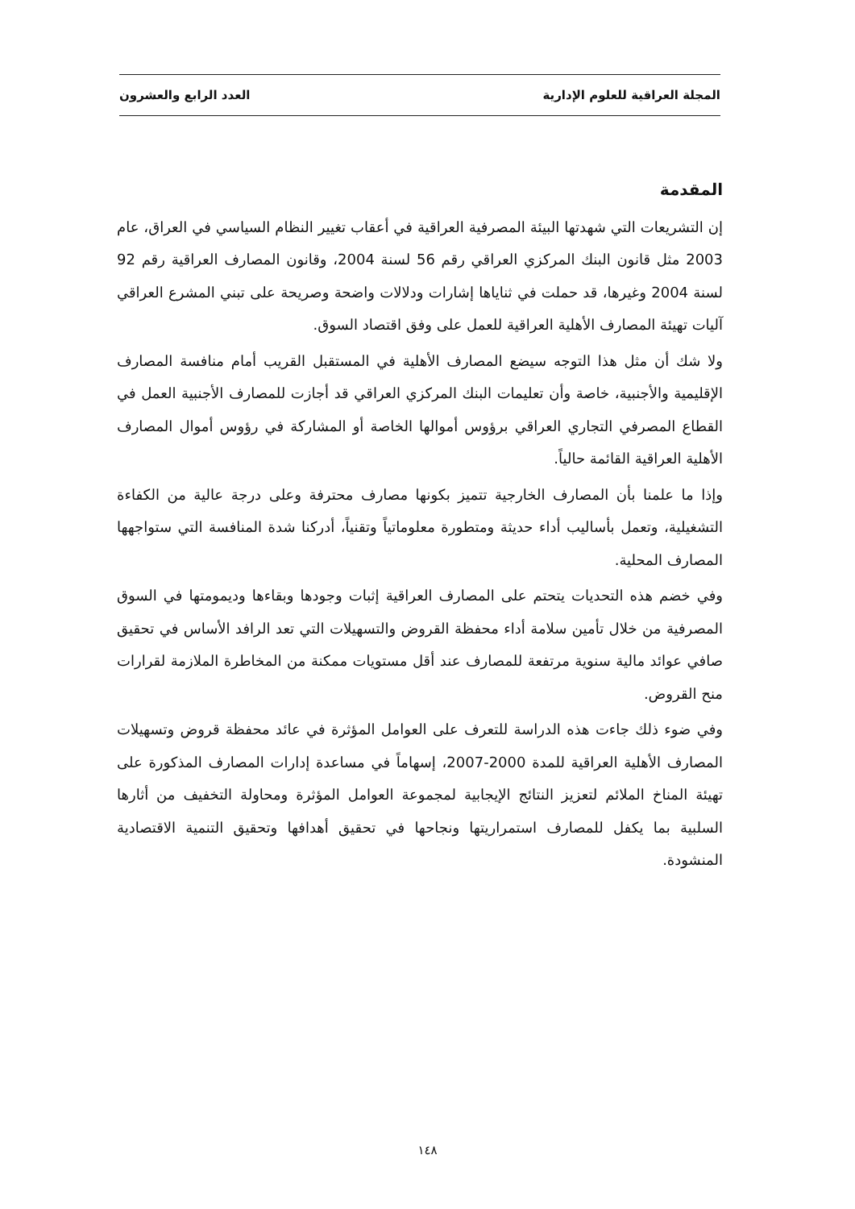المجلة العراقية للعلوم الإدارية العدد الرابع والعشرون
المقدمة
إن التشريعات التي شهدتها البيئة المصرفية العراقية في أعقاب تغيير النظام السياسي في العراق، عام 2003 مثل قانون البنك المركزي العراقي رقم 56 لسنة 2004، وقانون المصارف العراقية رقم 92 لسنة 2004 وغيرها، قد حملت في ثناياها إشارات ودلالات واضحة وصريحة على تبني المشرع العراقي آليات تهيئة المصارف الأهلية العراقية للعمل على وفق اقتصاد السوق.
ولا شك أن مثل هذا التوجه سيضع المصارف الأهلية في المستقبل القريب أمام منافسة المصارف الإقليمية والأجنبية، خاصة وأن تعليمات البنك المركزي العراقي قد أجازت للمصارف الأجنبية العمل في القطاع المصرفي التجاري العراقي برؤوس أموالها الخاصة أو المشاركة في رؤوس أموال المصارف الأهلية العراقية القائمة حالياً.
وإذا ما علمنا بأن المصارف الخارجية تتميز بكونها مصارف محترفة وعلى درجة عالية من الكفاءة التشغيلية، وتعمل بأساليب أداء حديثة ومتطورة معلوماتياً وتقنياً، أدركنا شدة المنافسة التي ستواجهها المصارف المحلية.
وفي خضم هذه التحديات يتحتم على المصارف العراقية إثبات وجودها وبقاءها وديمومتها في السوق المصرفية من خلال تأمين سلامة أداء محفظة القروض والتسهيلات التي تعد الرافد الأساس في تحقيق صافي عوائد مالية سنوية مرتفعة للمصارف عند أقل مستويات ممكنة من المخاطرة الملازمة لقرارات منح القروض.
وفي ضوء ذلك جاءت هذه الدراسة للتعرف على العوامل المؤثرة في عائد محفظة قروض وتسهيلات المصارف الأهلية العراقية للمدة 2000-2007، إسهاماً في مساعدة إدارات المصارف المذكورة على تهيئة المناخ الملائم لتعزيز النتائج الإيجابية لمجموعة العوامل المؤثرة ومحاولة التخفيف من أثارها السلبية بما يكفل للمصارف استمراريتها ونجاحها في تحقيق أهدافها وتحقيق التنمية الاقتصادية المنشودة.
١٤٨